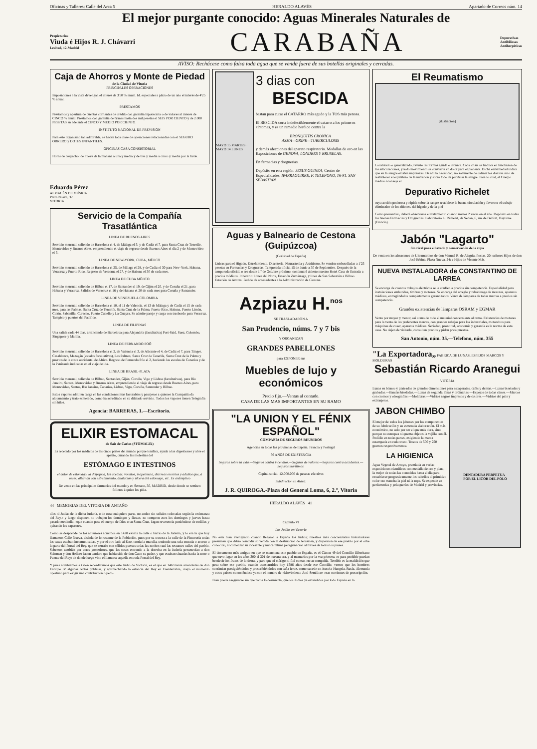Oficinas y Talleres: Calle del Arca 5 HERALDO ALAVÉS Apartado de Correos núm. 14
El mejor purgante conocido: Aguas Minerales Naturales de
Propietarios
Viuda é Hijos R. J. Chávarri
Lealtad, 12-Madrid
CARABAÑA
Depurativas
Antibiliosas
Antiherpéticas
AVISO: Rechácese como falsa toda agua que se venda fuera de sus botellas originales y cerradas.
Caja de Ahorros y Monte de Piedad
de la Ciudad de Vitoria
PRINCIPALES OPERACIONES
Imposiciones a la vista devengan el interés de 3'50 % anual. Id. especiales a plazo de un año el interés de 4'25 % anual.
PRESTAMOS
Préstamos y apertura de cuentas corrientes de crédito con garantía hipotecaria o de valores al interés de CINCO % anual. Préstamos con garantía de firmas hasta dos mil pesetas el SEIS POR CIENTO y de 2.000 PESETAS en adelante el CINCO Y MEDIO POR CIENTO.
INSTITUTO NACIONAL DE PREVISIÓN
Para este organismo tan admirable, se hacen toda clase de operaciones relacionadas con el SEGURO OBRERO y DOTES INFANTILES.
OFICINAS CASA CONSISTORIAL
Horas de despacho: de nueve de la mañana a una y media y de tres y media a cinco y media por la tarde.
Eduardo Pérez
ALMACÉN DE MÚSICA
Plaza Nueva, 32
VITORIA
Servicio de la Compañía Trasatlántica
LINEA DE BUENOS AIRES
Servicio mensual, saliendo de Barcelona el 4, de Málaga el 5, y de Cadiz el 7, para Santa Cruz de Tenerife, Montevideo y Buenos Aires, emprendiendo el viaje de regreso desde Buenos Aires el día 2 y de Montevideo el 3.
LINEA DE NEW-YORK, CUBA, MÉJICO
Servicio mensual, saliendo de Barcelona el 25, de Málaga el 28, y de Cadiz el 30 para New-York, Habana, Veracruz y Puerto Rico. Regreso de Veracruz el 27, y de Habana el 30 de cada mes.
LINEA DE CUBA MÉJICO
Servicio mensual, saliendo de Bilbao el 17, de Santander el 19, de Gijón el 20, y de Coruña el 21, para Habana y Veracruz. Salidas de Veracruz el 16 y de Habana el 20 de cada mes para Coruña y Santander.
LINEA DE VENEZUELA COLOMBIA
Servicio mensual, saliendo de Barcelona el 10, el 11 de Valencia, el 13 de Málaga y de Cadiz el 15 de cada mes, para las Palmas, Santa Cruz de Tenerife, Santa Cruz de la Palma, Puerto Rico, Habana, Puerto Limón, Colón, Sabanilla, Curacao, Puerto Cabello y La Guayra. Se admite passje y carga con trasbordo para Veracruz, Tampico y puertos del Pacífico.
LINEA DE FILIPINAS
Una salida cada 44 días, arrancando de Barceloua para Alejandría (facultativa) Port-Said, Suez, Colombo, Singapore y Manila.
LINEA DE FERNANDO POÓ
Servicio mensual, saliendo de Barcelona el 2, de Valencia el 3, de Alicante el 4, de Cadiz el 7, para Tánger, Casablanca, Mazagán (escalas facultativas), Las Palmas, Santa Cruz de Tenerife, Santa Cruz de la Palma y puertos de la costa occidental de Africa. Regreso de Fernando Póo el 2, haciendo las escalas de Canarias y de la Península indicadas en el viaje de ida.
LINEA DE BRASIL-PLATA
Servicio mensual, saliendo de Bilbao, Santander, Gijón, Coruña, Vigo y Lisboa (facultativas), para Río Janeiro, Santos, Montevideo y Buenos Aires, emprendiendo el viaje de regreso desde Buenos Aires, para Montevideo, Santos, Río Janeiro, Canarias, Lisboa, Vigo, Coruña, Santander y Bilbao.
Estos vapores admiten carga en las condiciones más favorables y pasajeros a quienes la Compañía da alojamiento y trato esmerado, como ha acreditado en su dilatado servicio. Todos los vapores tienen Telegrafía sin hilos.
Agencia: BARRERAS, 1.—Escritorio.
ELIXIR ESTOMACAL
de Saiz de Carlos (STOMALIX)
Es recetado por los médicos de las cinco partes del mundo porque tonifica, ayuda a las digestiones y abre el apetito, curando las molestias del
ESTÓMAGO E INTESTINOS
el dolor de estómago, la dispepsia, las acedias, vómitos, inapetencia, diarreas en niños y adultos que, á veces, alternan con estreñimiento, dilatación y úlcera del estómago, etc. Es antiséptico
De venta en las principales farmacias del mundo y en Serrano, 30, MADRID, desde donde se remiten folletos á quien los pida.
44 MEMORIAS DEL VITORIA DE ANTAÑO
díos ni Judías de la dicha Judería, o de otra cualquiera parte, no anden sin señales colocadas según la ordenanza del Rey,» y luego disponen no trabajen los domingos y fiestas, no compren aves los domingos y jueves hasta pasado mediodía, «que cuando pase el cuerpo de Dios o su Santa Cruz, fagan reverencia poniéndose de rodillas y quitando los caperotes.
Como se desprende de los anteriores acuerdos en 1428 existía la calle o barrio de la Judería, y lo era la que hoy llamamos Calle Nueva, aislada de lo restante de la Población, pues por su trasera a la calle de la Pintorería todas las casas estaban incomunicadas, y por el otro lado al Este, corría la muralla, teniendo una sola entrada o acceso a la parte del Portal del Rey, que se cerraba con sólidas puertas todas las noches cual las restantes calles del pueblo. Sabemos también por actos posteriores, que las casas entrando a la derecha en la Judería pertenecían a don Salomen y don Helicer Jacon tendero que había sido de don Gaon su padre, y que estaban situadas hacia la torre o Puente del Rey: de donde luego vino el llamarse aquella entrada Portal del Rey.
Y pues nombramos a Gaon recordaremos que este Judío de Victoria, es el que en 1463 tenía arrendadas de don Enrique IV algunas rentas públicas, y aprovechando la estancia del Rey en Fuenterrabía, creyó el momento oportuno para exigir una contribución o pedi-
MAYO 15 MARTES · MAYO 14 LUNES
3 dias con
BESCIDA
bastan para curar el CATARRO más agudo y la TOS más penosa.
El BESCIDA corta indefectiblemente el catarro a los primeros síntomas, y es un remedio heróico contra la
BRONQUITIS CRONICA
ASMA—GRIPE—TUBERCULOSIS
y demás afecciones del aparato respiratorio. Medallas de oro en las Exposiciones de GENOVA, LONDRES Y BRUSELAS.
En farmacias y droguerías.
Depósito en esta región: JESUS GUINEA, Centro de Especialidades. IPARRAGUIRRE, F. TELEFONO, 16-81. SAN SEBASTIAN.
Aguas y Balneario de Cestona (Guipúzcoa)
(Corlsbad de España)
Unicas para el Hígado, Estreñimiento, Disentería, Neurastenia y Artritismo. Se venden embotelladas a 1'25 pesetas en Farmacias y Droguerías. Temporada oficial 15 de Junio a 30 de Septiembre. Después de la temporada oficial, o sea desde 1.º de Octubre próximo, continuará abierto nuestro Hotel Casa de Entrada a precios módicos. Itinerario: Línea del Norte, Estación Zumárraga, y línea de San Sebastián a Bilbao Estación de Arroxa. Pedido de antecedentes a la Administración de Cestona.
Azpiazu H.<sup>nos</sup>
SE TRASLADARON A
San Prudencio, núms. 7 y 7 bis
Y ORGANIZAN
GRANDES PABELLONES
para EXPONER sus
Muebles de lujo y económicos
Precio fijo.—Ventas al contado.
CASA DE LAS MAS IMPORTANTES EN SU RAMO
"LA UNION Y EL FÉNIX ESPAÑOL"
COMPAÑÍA DE SEGUROS REUNIDOS
Agencias en todas las provincias de España, Francia y Portugal
56 AÑOS DE EXISTENCIA
Seguros sobre la vida.—Seguros contra incendios.—Seguros de valores.—Seguros contra accidentes.—Seguros marítimos.
Capital social: 12.000.000 de pesetas efectivas
Subdirector en Alava:
J. R. QUIROGA.-Plaza del General Loma, 6, 2.º, Vitoria
HERALDO ALAVÉS 41
Capítulo VI
Los Judíos en Victoria
No está bien averiguado cuando llegaron a España los Judíos; nuestros más concienzudos historiadores presumen que debió coincidir su venida con la destrucción de Jerusalén, y dispersión de ese pueblo por el orbe conocido, al comenzar su incesante y nunca última peregrinación al traves de todos los países.
El documento más antiguo en que se menciona este pueblo en España, es el Cánon 49 del Concilio Iliberitano que tuvo lugar en los años 300 al 301 de nuestra era, y al mentarlos por la vez primera, es para prohibir puedan bendecir los frutos de la tierra, y para que ni clérigo ni fiel coman en su compañía. Terrible es la maldición que pesa sobre ese pueblo, cuando transcurridos hoy 1586 años desde ese Concilio, vemos que los hombres continúan persiguiéndolos y proscribiéndolos con saña feroz, como sucede en Austria-Hungría, Rusia, Alemania y otros países; conociéndose ya con el nombre de «Movimiento Anti-Semítico» esas corrientes de proscripción.
Bien puede asegurarse sin que nadie lo desmienta, que los Judíos ya extendidos por todo España en la
El Reumatismo
[ilustración]
Localizado o generalizado, reviste las formas aguda ó crónica. Cada crisis se traduce en hinchazón de las articulaciones, y todo movimiento se convierte en dolor para el paciente. Dicha enfermedad indica que en la sangre existen impurezas. De ahí la necesidad, no solamente de calmar los dolores sino de restablecer el equilibrio de la nutrición y sobre todo de purificar la sangre. Para lo cual, el Cuerpo médico aconseja el
Depurativo Richelet
cuya acción poderosa y rápida sobre la sangre restablece la buena circulación y favorece el trabajo eliminador de los riñones, del hígado y de la piel
Como preventivo, deberá observarse el tratamiento cuando menos 2 veces en el año. Depósito en todas las buenas Farmacias y Droguerías. Laboratorio L. Richelet, de Sedan, 6, rue de Belfort, Bayonne (Francia).
Jabón "Lagarto"
Sin rival para el lavado y conservación de la ropa
De venta en los almacenes de Ultramarinos de don Manuel R. de Alegría, Postas, 20; señores Hijos de don José Erbina, Plaza Nueva, 24; e Hijos de Vicente Más.
NUEVA INSTALADORA de CONSTANTINO DE LARREA
Se encarga de cuantos trabajos eléctricos se le confíen a precios sin competencia. Especialidad para instalaciones embutidas, timbres y motores. Se encarga del arreglo y rebobinage de motores, aparatos médicos, entregándolos completamente garantizados. Venta de lámparas de todas marcas a precios sin competencia.
Grandes existencias de lámparas OSRAM y EGMAR
Venta por mayor y menor, así como de todo el material concerniente al ramo. Existencias de motores para la venta de las preferentes marcas, con grandes rebajas para los industriales, motorcitos para máquinas de coser, aparatos médicos. Seriedad, prontitud, economía y garantía es la norma de esta casa. No dejen de visitarla, consulten precios y pidan presupuestos.
San Antonio, núm. 35.—Telefono, núm. 355
"La Exportadora„ FABRICA DE LUNAS, ESPEJOS MARCOS Y MOLDURAS
Sebastián Ricardo Aranegui
VITORIA
Lunas en blanco y plateadas de grandes dimensiones para escaparates, cafés y demás.—Lunas biseladas y grabadas.—Bandas biseladas.—Lunas de segunda, finas y ordinarias.—Espejos de todas clases.—Marcos con cromos y oleografías.—Molduras.—Vidrios negros impresos y de colores.—Vidrios del país y extranjeros.
JABON CHIMBO
El mejor de todos los jabones por los componentes de su fabricación y su esmerada elaboración. El más económico, no solo por ser el que más dura, sino porque no estropea ni quema objetos la vajilla con él. Pedidlo en todas partes, exigiendo la marca estampada en cada trozo. Trozos de 500 y 250 gramos respectivamente.
LA HIGIENICA
Agua Vegetal de Arroyo, premiada en varias exposiciones científicas con medalla de oro y plata, la mejor de todas las conocidas hasta el día para restablecer progresivamente los cabellos al primitivo color: no mancha la piel ni la ropa. Se expende en perfumerías y peluquerías de Madrid y provincias.
DENTADURA PERPETUA
POR EL LICOR DEL POLO